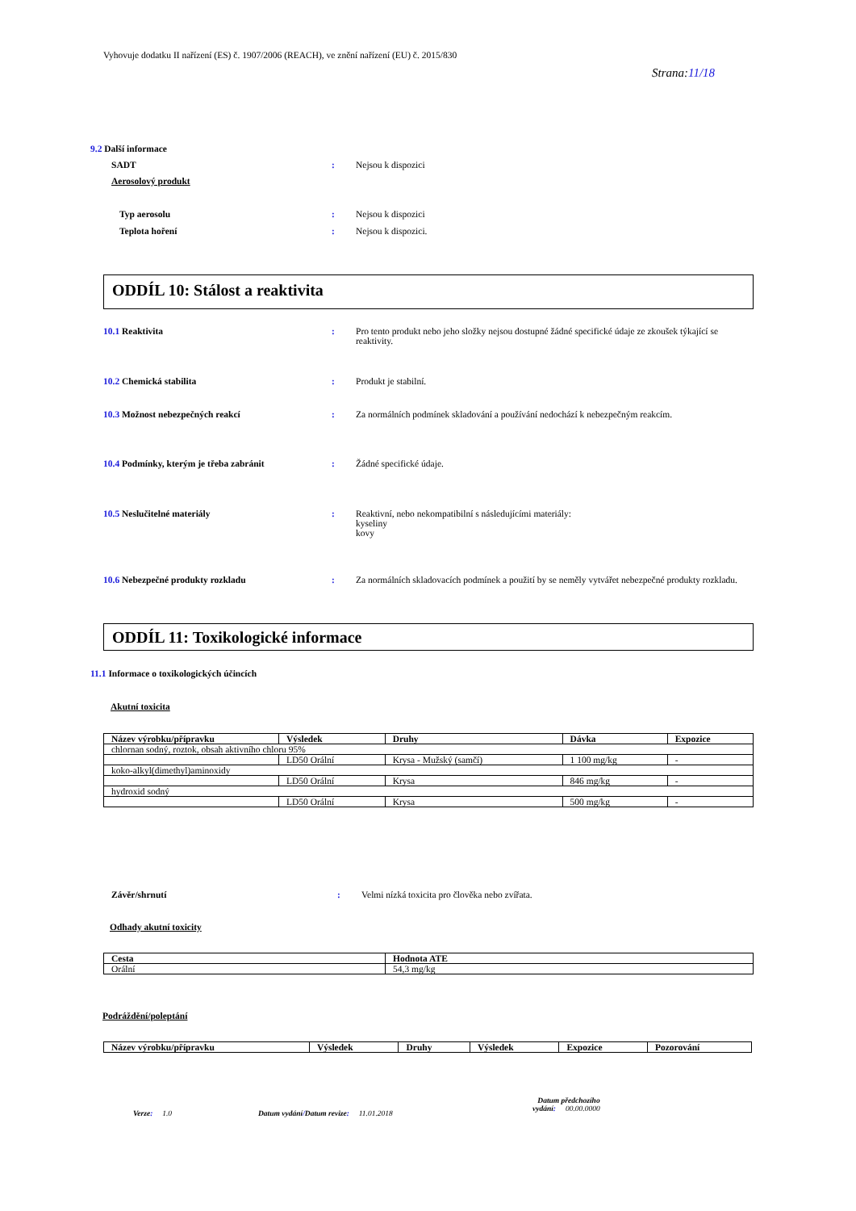Vyhovuje dodatku II nařízení (ES) č. 1907/2006 (REACH), ve znění nařízení (EU) č. 2015/830
Strana:11/18
9.2 Další informace
SADT : Nejsou k dispozici
Aerosolový produkt
Typ aerosolu : Nejsou k dispozici
Teplota hoření : Nejsou k dispozici.
ODDÍL 10: Stálost a reaktivita
10.1 Reaktivita : Pro tento produkt nebo jeho složky nejsou dostupné žádné specifické údaje ze zkoušek týkající se reaktivity.
10.2 Chemická stabilita : Produkt je stabilní.
10.3 Možnost nebezpečných reakcí : Za normálních podmínek skladování a používání nedochází k nebezpečným reakcím.
10.4 Podmínky, kterým je třeba zabránit : Žádné specifické údaje.
10.5 Neslučitelné materiály : Reaktivní, nebo nekompatibilní s následujícími materiály:
kyseliny
kovy
10.6 Nebezpečné produkty rozkladu : Za normálních skladovacích podmínek a použití by se neměly vytvářet nebezpečné produkty rozkladu.
ODDÍL 11: Toxikologické informace
11.1 Informace o toxikologických účincích
Akutní toxicita
| Název výrobku/přípravku | Výsledek | Druhy | Dávka | Expozice |
| --- | --- | --- | --- | --- |
| chlornan sodný, roztok, obsah aktivního chloru 95% | | | | |
| | LD50 Orální | Krysa - Mužský (samčí) | 1 100 mg/kg | - |
| koko-alkyl(dimethyl)aminoxidy | | | | |
| | LD50 Orální | Krysa | 846 mg/kg | - |
| hydroxid sodný | | | | |
| | LD50 Orální | Krysa | 500 mg/kg | - |
Závěr/shrnutí : Velmi nízká toxicita pro člověka nebo zvířata.
Odhady akutní toxicity
| Cesta | Hodnota ATE |
| --- | --- |
| Orální | 54,3 mg/kg |
Podráždění/poleptání
| Název výrobku/přípravku | Výsledek | Druhy | Výsledek | Expozice | Pozorování |
| --- | --- | --- | --- | --- | --- |
Verze: 1.0
Datum vydání/Datum revize: 11.01.2018
Datum předchozího
vydání: 00.00.0000